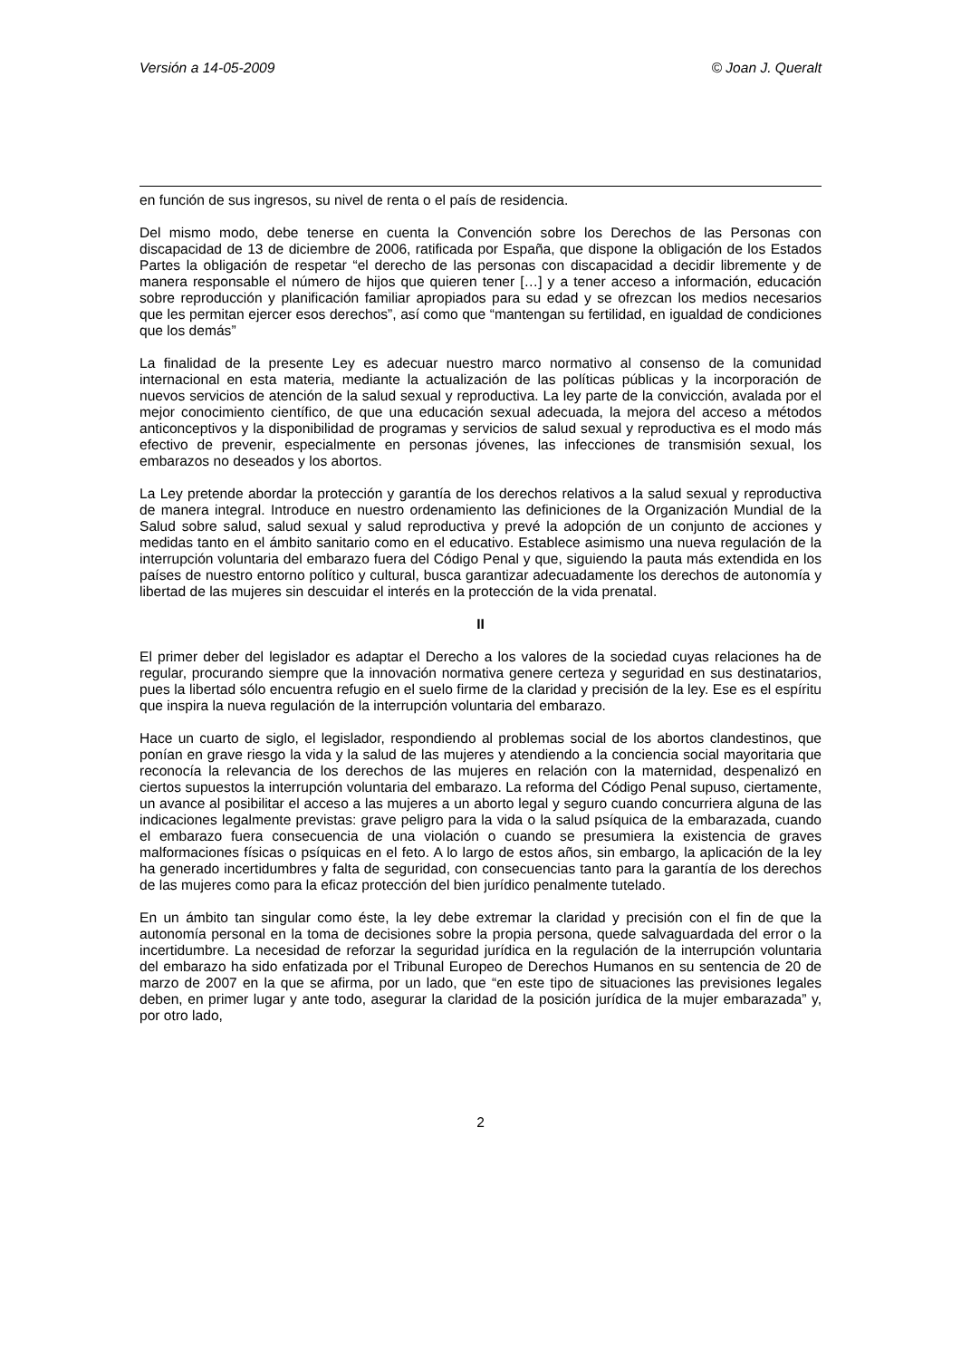Versión a 14-05-2009 © Joan J. Queralt
en función de sus ingresos, su nivel de renta o el país de residencia.
Del mismo modo, debe tenerse en cuenta la Convención sobre los Derechos de las Personas con discapacidad de 13 de diciembre de 2006, ratificada por España, que dispone la obligación de los Estados Partes la obligación de respetar “el derecho de las personas con discapacidad a decidir libremente y de manera responsable el número de hijos que quieren tener […] y a tener acceso a información, educación sobre reproducción y planificación familiar apropiados para su edad y se ofrezcan los medios necesarios que les permitan ejercer esos derechos”, así como que “mantengan su fertilidad, en igualdad de condiciones que los demás”
La finalidad de la presente Ley es adecuar nuestro marco normativo al consenso de la comunidad internacional en esta materia, mediante la actualización de las políticas públicas y la incorporación de nuevos servicios de atención de la salud sexual y reproductiva. La ley parte de la convicción, avalada por el mejor conocimiento científico, de que una educación sexual adecuada, la mejora del acceso a métodos anticonceptivos y la disponibilidad de programas y servicios de salud sexual y reproductiva es el modo más efectivo de prevenir, especialmente en personas jóvenes, las infecciones de transmisión sexual, los embarazos no deseados y los abortos.
La Ley pretende abordar la protección y garantía de los derechos relativos a la salud sexual y reproductiva de manera integral. Introduce en nuestro ordenamiento las definiciones de la Organización Mundial de la Salud sobre salud, salud sexual y salud reproductiva y prevé la adopción de un conjunto de acciones y medidas tanto en el ámbito sanitario como en el educativo. Establece asimismo una nueva regulación de la interrupción voluntaria del embarazo fuera del Código Penal y que, siguiendo la pauta más extendida en los países de nuestro entorno político y cultural, busca garantizar adecuadamente los derechos de autonomía y libertad de las mujeres sin descuidar el interés en la protección de la vida prenatal.
II
El primer deber del legislador es adaptar el Derecho a los valores de la sociedad cuyas relaciones ha de regular, procurando siempre que la innovación normativa genere certeza y seguridad en sus destinatarios, pues la libertad sólo encuentra refugio en el suelo firme de la claridad y precisión de la ley. Ese es el espíritu que inspira la nueva regulación de la interrupción voluntaria del embarazo.
Hace un cuarto de siglo, el legislador, respondiendo al problemas social de los abortos clandestinos, que ponían en grave riesgo la vida y la salud de las mujeres y atendiendo a la conciencia social mayoritaria que reconocía la relevancia de los derechos de las mujeres en relación con la maternidad, despenalizó en ciertos supuestos la interrupción voluntaria del embarazo. La reforma del Código Penal supuso, ciertamente, un avance al posibilitar el acceso a las mujeres a un aborto legal y seguro cuando concurriera alguna de las indicaciones legalmente previstas: grave peligro para la vida o la salud psíquica de la embarazada, cuando el embarazo fuera consecuencia de una violación o cuando se presumiera la existencia de graves malformaciones físicas o psíquicas en el feto. A lo largo de estos años, sin embargo, la aplicación de la ley ha generado incertidumbres y falta de seguridad, con consecuencias tanto para la garantía de los derechos de las mujeres como para la eficaz protección del bien jurídico penalmente tutelado.
En un ámbito tan singular como éste, la ley debe extremar la claridad y precisión con el fin de que la autonomía personal en la toma de decisiones sobre la propia persona, quede salvaguardada del error o la incertidumbre. La necesidad de reforzar la seguridad jurídica en la regulación de la interrupción voluntaria del embarazo ha sido enfatizada por el Tribunal Europeo de Derechos Humanos en su sentencia de 20 de marzo de 2007 en la que se afirma, por un lado, que “en este tipo de situaciones las previsiones legales deben, en primer lugar y ante todo, asegurar la claridad de la posición jurídica de la mujer embarazada” y, por otro lado,
2